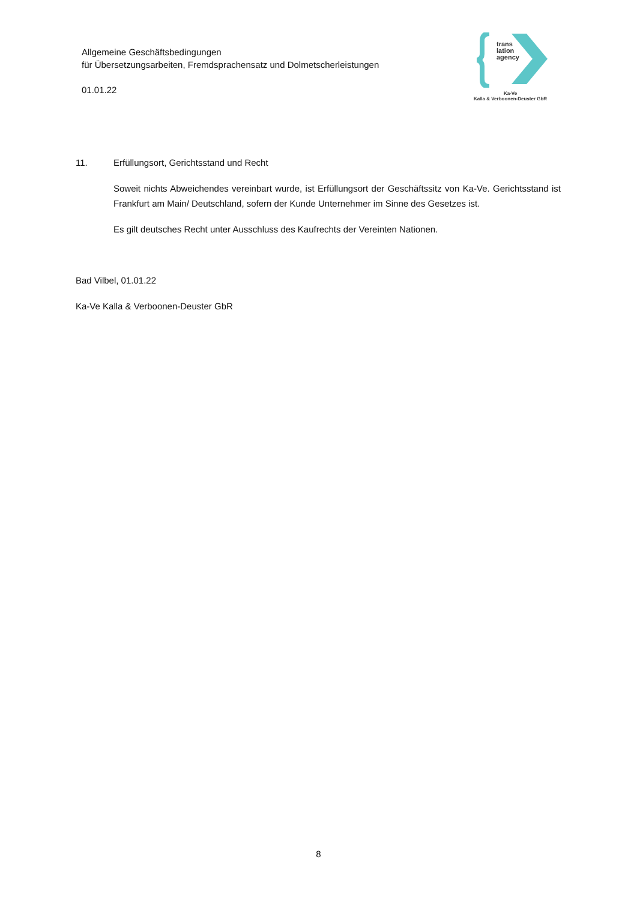Allgemeine Geschäftsbedingungen
für Übersetzungsarbeiten, Fremdsprachensatz und Dolmetscherleistungen
01.01.22
trans
lation
agency
Ka-Ve
Kalla & Verboonen-Deuster GbR
11. Erfüllungsort, Gerichtsstand und Recht
Soweit nichts Abweichendes vereinbart wurde, ist Erfüllungsort der Geschäftssitz von Ka-Ve. Gerichtsstand ist Frankfurt am Main/ Deutschland, sofern der Kunde Unternehmer im Sinne des Gesetzes ist.
Es gilt deutsches Recht unter Ausschluss des Kaufrechts der Vereinten Nationen.
Bad Vilbel, 01.01.22
Ka-Ve Kalla & Verboonen-Deuster GbR
8